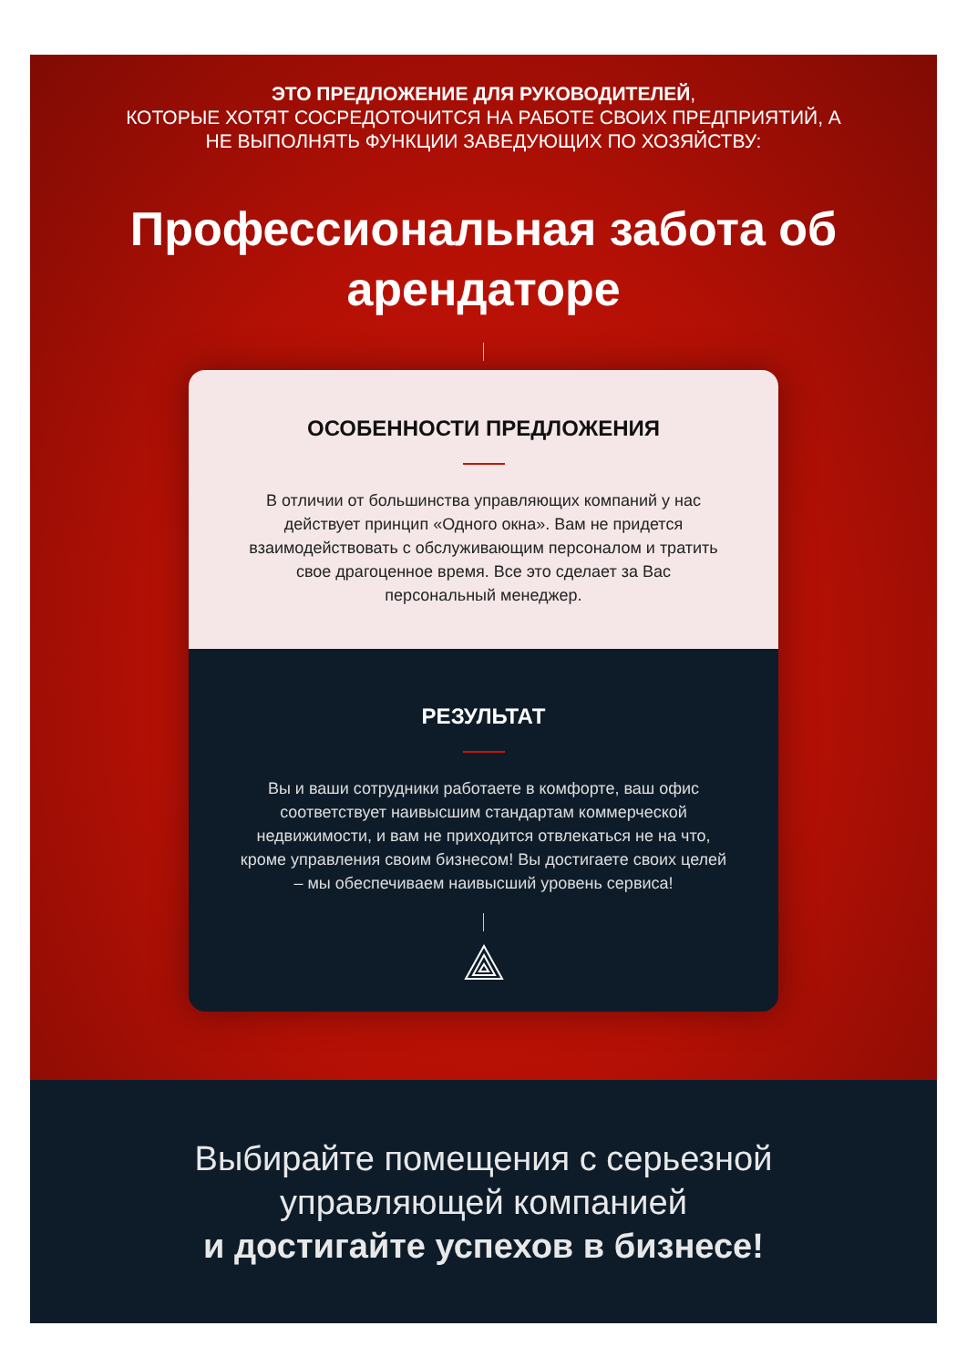ЭТО ПРЕДЛОЖЕНИЕ ДЛЯ РУКОВОДИТЕЛЕЙ,
КОТОРЫЕ ХОТЯТ СОСРЕДОТОЧИТСЯ НА РАБОТЕ СВОИХ ПРЕДПРИЯТИЙ, А
НЕ ВЫПОЛНЯТЬ ФУНКЦИИ ЗАВЕДУЮЩИХ ПО ХОЗЯЙСТВУ:
Профессиональная забота об
арендаторе
ОСОБЕННОСТИ ПРЕДЛОЖЕНИЯ
В отличии от большинства управляющих компаний у нас действует принцип «Одного окна». Вам не придется взаимодействовать с обслуживающим персоналом и тратить свое драгоценное время. Все это сделает за Вас персональный менеджер.
РЕЗУЛЬТАТ
Вы и ваши сотрудники работаете в комфорте, ваш офис соответствует наивысшим стандартам коммерческой недвижимости, и вам не приходится отвлекаться не на что, кроме управления своим бизнесом! Вы достигаете своих целей – мы обеспечиваем наивысший уровень сервиса!
Выбирайте помещения с серьезной
управляющей компанией
и достигайте успехов в бизнесе!